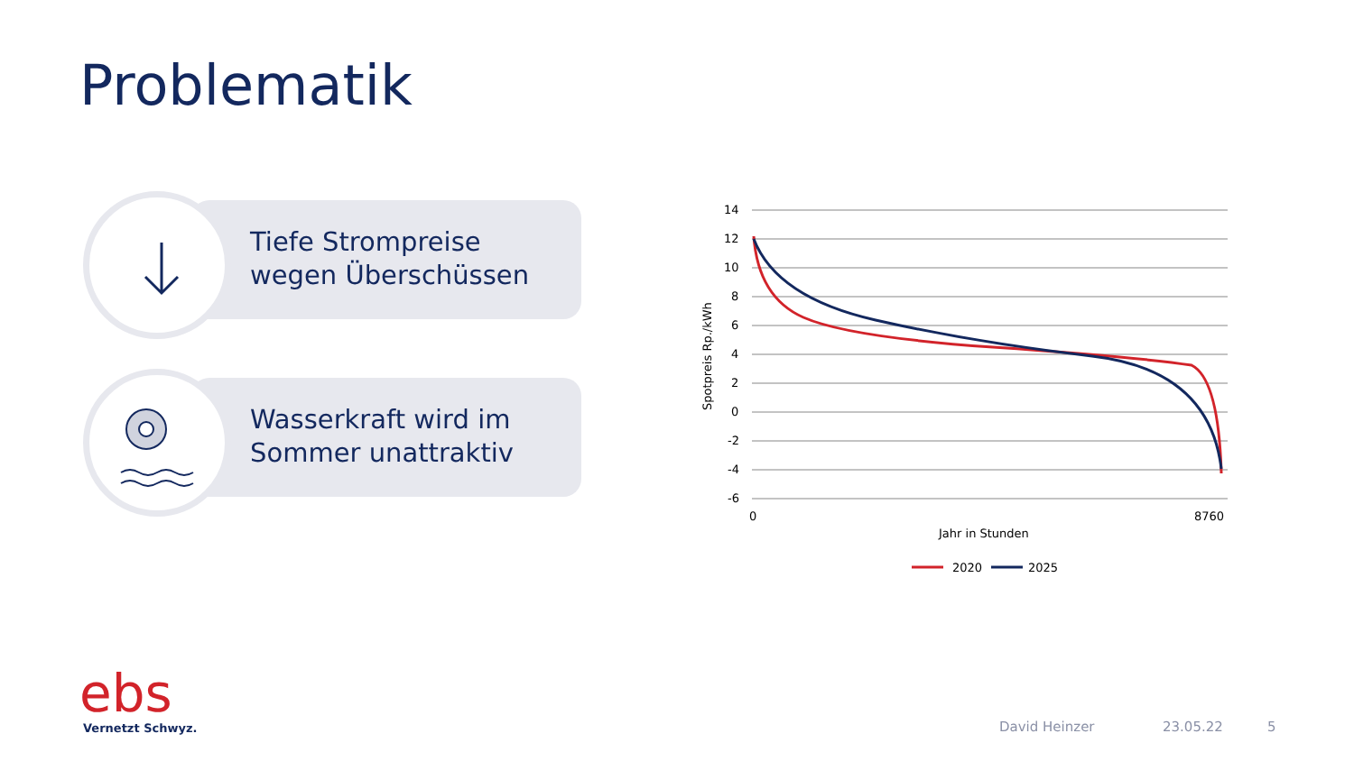Problematik
Tiefe Strompreise
wegen Überschüssen
Wasserkraft wird im
Sommer unattraktiv
14
12
10
8
6
4
2
0
-2
-4
-6
0
8760
Jahr in Stunden
Spotpreis Rp./kWh
2020
2025
ebs Vernetzt Schwyz. David Heinzer 23.05.22 5